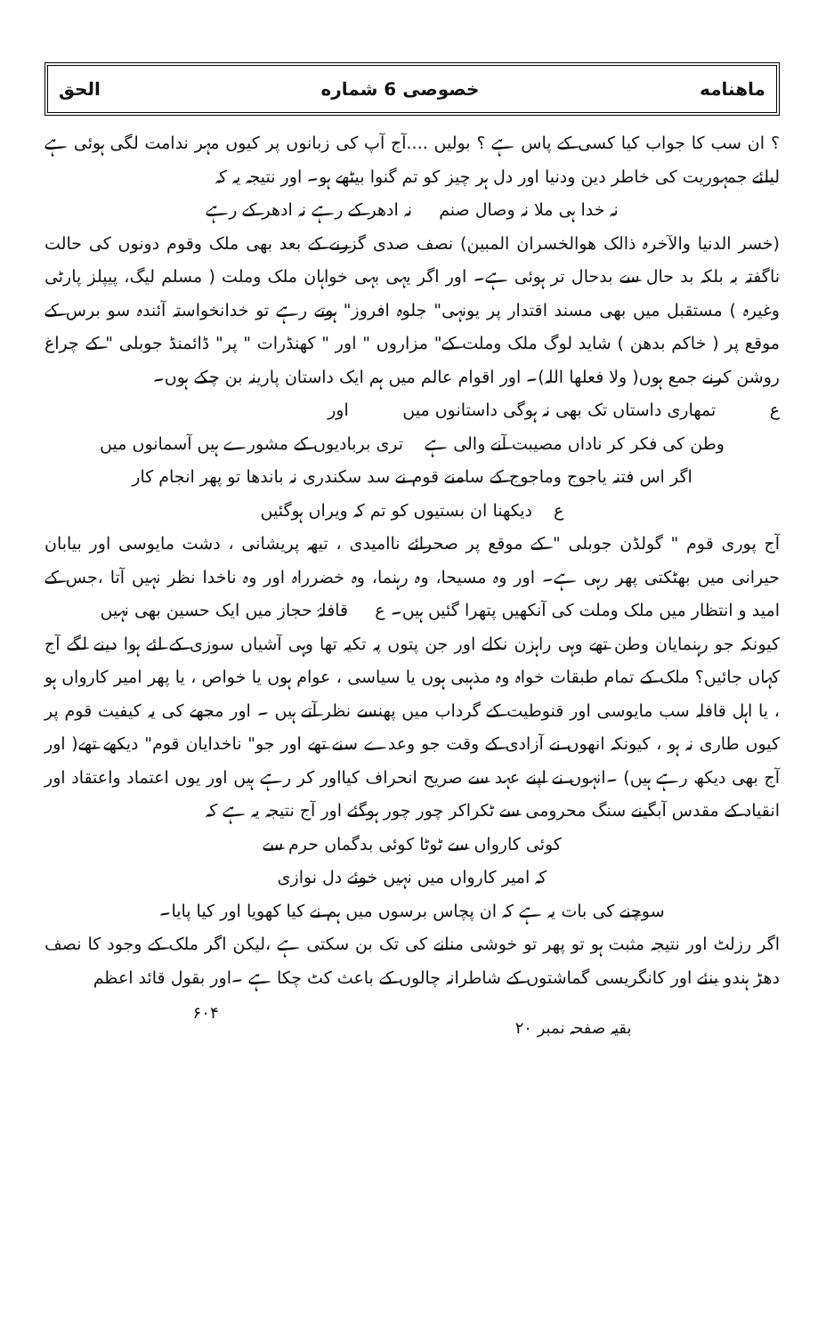ماهنامه خصوصی 6 شماره الحق
؟ ان سب کا جواب کیا کسی کے پاس ہے ؟ بولیں ....آج آپ کی زبانوں پر کیوں مہر ندامت لگی ہوئی ہے لیلئے جمہوریت کی خاطر دین ودنیا اور دل ہر چیز کو تم گنوا بیٹھے ہو۔ اور نتیجہ یہ کہ
نہ خدا ہی ملا نہ وصال صنم نہ ادھر کے رہے نہ ادھر کے رہے
(خسر الدنیا والآخرہ ذالک ھوالخسران المبین) نصف صدی گزرنے کے بعد بھی ملک وقوم دونوں کی حالت ناگفتہ بہ بلکہ بد حال سے بدحال تر ہوئی ہے۔ اور اگر یہی بہی خواہان ملک وملت ( مسلم لیگ، پیپلز پارٹی وغیرہ ) مستقبل میں بھی مسند اقتدار پر یونہی" جلوہ افروز" ہوتے رہے تو خدانخواستہ آئندہ سو برس کے موقع پر ( خاکم بدھن ) شاید لوگ ملک وملت کے" مزاروں " اور " کھنڈرات " پر" ڈائمنڈ جوبلی " کے چراغ روشن کرنے جمع ہوں( ولا فعلھا اللہ)۔ اور اقوام عالم میں ہم ایک داستان پارینہ بن چکے ہوں۔
ع تمھاری داستاں تک بھی نہ ہوگی داستانوں میں اور
وطن کی فکر کر ناداں مصیبت آنے والی ہے تری بربادیوں کے مشورے ہیں آسمانوں میں
اگر اس فتنہ یاجوج وماجوج کے سامنے قوم نے سد سکندری نہ باندھا تو پھر انجام کار
ع دیکھنا ان بستیوں کو تم کہ ویراں ہوگئیں
آج پوری قوم " گولڈن جوبلی " کے موقع پر صحرائے ناامیدی ، تیھہ پریشانی ، دشت مایوسی اور بیابان حیرانی میں بھٹکتی پھر رہی ہے۔ اور وہ مسیحا، وہ رہنما، وہ خضرراہ اور وہ ناخدا نظر نہیں آتا ،جس کے امید و انتظار میں ملک وملت کی آنکھیں پتھرا گئیں ہیں۔ ع قافلۂ حجاز میں ایک حسین بھی نہیں
کیونکہ جو رہنمایان وطن تھے وہی راہزن نکلے اور جن پتوں پہ تکیہ تھا وہی آشیاں سوزی کے لئے ہوا دینے لگے آج کہاں جائیں؟ ملک کے تمام طبقات خواہ وہ مذہبی ہوں یا سیاسی ، عوام ہوں یا خواص ، یا پھر امیر کارواں ہو ، یا اہل قافلہ سب مایوسی اور قنوطیت کے گرداب میں پھنسے نظر آتے ہیں ۔ اور مجھے کی یہ کیفیت قوم پر کیوں طاری نہ ہو ، کیونکہ انھوں نے آزادی کے وقت جو وعدے سنے تھے اور جو" ناخدایان قوم" دیکھے تھے( اور آج بھی دیکھ رہے ہیں) ۔انہوں نے اپنے عہد سے صریح انحراف کیااور کر رہے ہیں اور یوں اعتماد واعتقاد اور انقیاد کے مقدس آبگینے سنگ محرومی سے ٹکراکر چور چور ہوگئے اور آج نتیجہ یہ ہے کہ
کوئی کارواں سے ٹوٹا کوئی بدگماں حرم سے
کہ امیر کارواں میں نہیں خوئے دل نوازی
سوچنے کی بات یہ ہے کہ ان پچاس برسوں میں ہم نے کیا کھویا اور کیا پایا۔
اگر رزلٹ اور نتیجہ مثبت ہو تو پھر تو خوشی منانے کی تک بن سکتی ہے ،لیکن اگر ملک کے وجود کا نصف دھڑ ہندو بنئے اور کانگریسی گماشتوں کے شاطرانہ چالوں کے باعث کٹ چکا ہے ۔اور بقول قائد اعظم
بقیہ صفحہ نمبر ۲۰ ۶۰۴